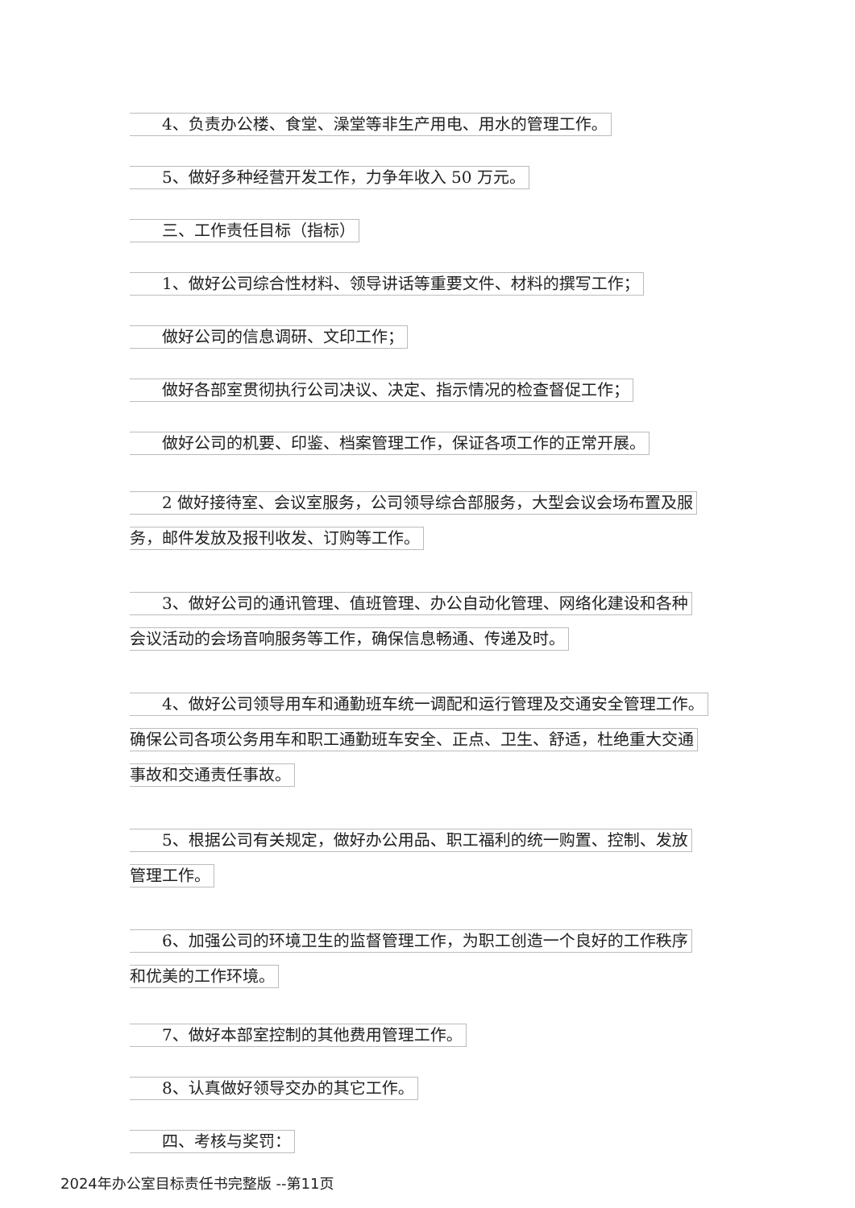4、负责办公楼、食堂、澡堂等非生产用电、用水的管理工作。
　　5、做好多种经营开发工作，力争年收入 50 万元。
　　三、工作责任目标（指标）
　　1、做好公司综合性材料、领导讲话等重要文件、材料的撰写工作；
　　做好公司的信息调研、文印工作；
　　做好各部室贯彻执行公司决议、决定、指示情况的检查督促工作；
　　做好公司的机要、印鉴、档案管理工作，保证各项工作的正常开展。
　　2 做好接待室、会议室服务，公司领导综合部服务，大型会议会场布置及服
务，邮件发放及报刊收发、订购等工作。
　　3、做好公司的通讯管理、值班管理、办公自动化管理、网络化建设和各种
会议活动的会场音响服务等工作，确保信息畅通、传递及时。
　　4、做好公司领导用车和通勤班车统一调配和运行管理及交通安全管理工作。
确保公司各项公务用车和职工通勤班车安全、正点、卫生、舒适，杜绝重大交通
事故和交通责任事故。
　　5、根据公司有关规定，做好办公用品、职工福利的统一购置、控制、发放
管理工作。
　　6、加强公司的环境卫生的监督管理工作，为职工创造一个良好的工作秩序
和优美的工作环境。
　　7、做好本部室控制的其他费用管理工作。
　　8、认真做好领导交办的其它工作。
　　四、考核与奖罚：
2024年办公室目标责任书完整版 --第11页